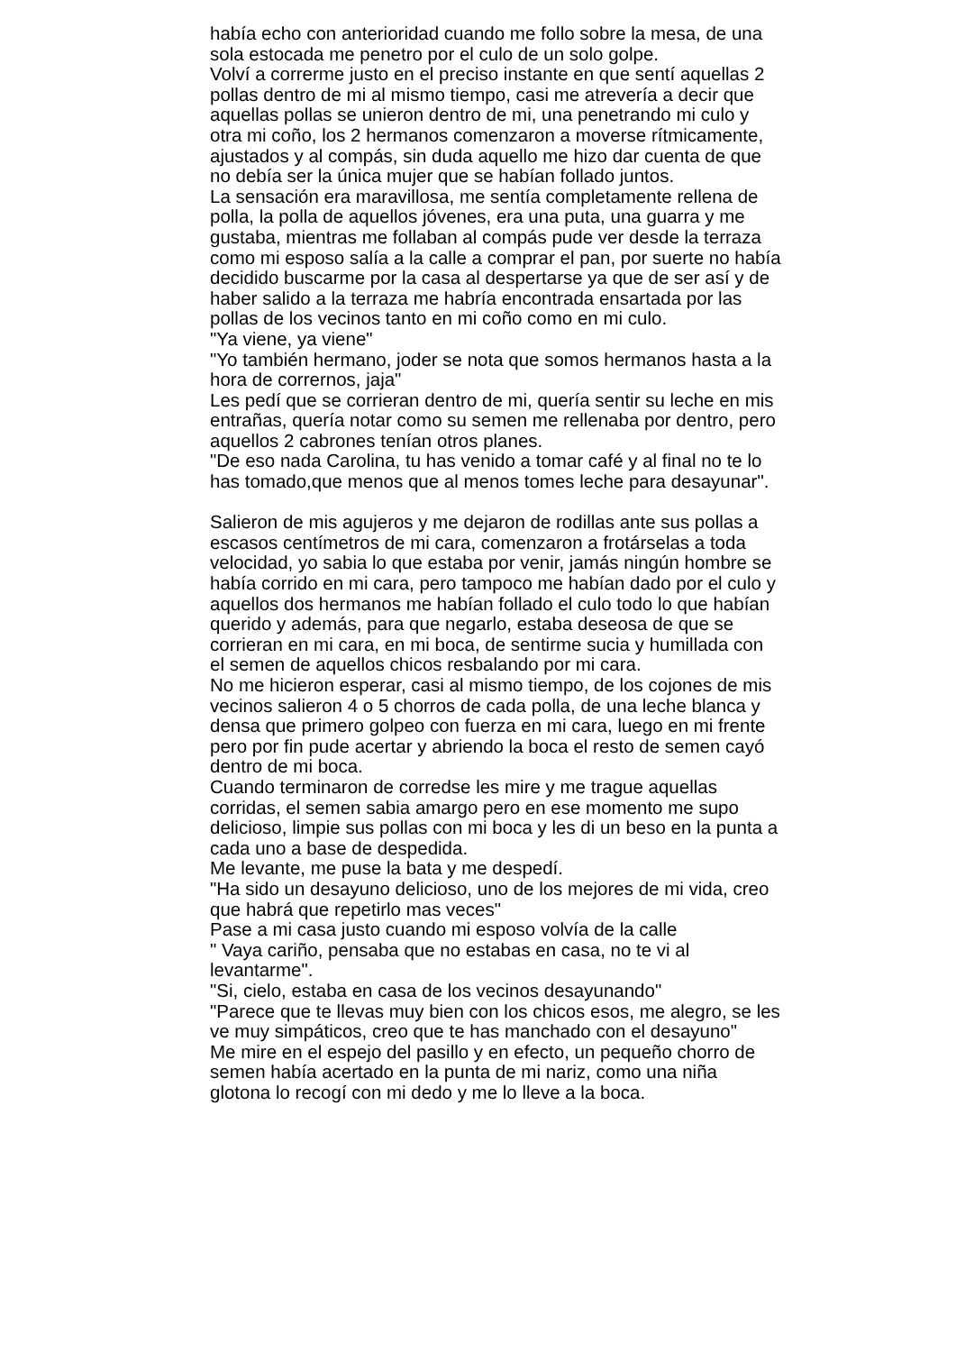había echo con anterioridad cuando me follo sobre la mesa, de una
sola estocada me penetro por el culo de un solo golpe.
Volví a correrme justo en el preciso instante en que sentí aquellas 2
pollas dentro de mi al mismo tiempo, casi me atrevería a decir que
aquellas pollas se unieron dentro de mi, una penetrando mi culo y
otra mi coño, los 2 hermanos comenzaron a moverse rítmicamente,
ajustados y al compás, sin duda aquello me hizo dar cuenta de que
no debía ser la única mujer que se habían follado juntos.
La sensación era maravillosa, me sentía completamente rellena de
polla, la polla de aquellos jóvenes, era una puta, una guarra y me
gustaba, mientras me follaban al compás pude ver desde la terraza
como mi esposo salía a la calle a comprar el pan, por suerte no había
decidido buscarme por la casa al despertarse ya que de ser así y de
haber salido a la terraza me habría encontrada ensartada por las
pollas de los vecinos tanto en mi coño como en mi culo.
"Ya viene, ya viene"
"Yo también hermano, joder se nota que somos hermanos hasta a la
hora de corrernos, jaja"
Les pedí que se corrieran dentro de mi, quería sentir su leche en mis
entrañas, quería notar como su semen me rellenaba por dentro, pero
aquellos 2 cabrones tenían otros planes.
"De eso nada Carolina, tu has venido a tomar café y al final no te lo
has tomado,que menos que al menos tomes leche para desayunar".
Salieron de mis agujeros y me dejaron de rodillas ante sus pollas a
escasos centímetros de mi cara, comenzaron a frotárselas a toda
velocidad, yo sabia lo que estaba por venir, jamás ningún hombre se
había corrido en mi cara, pero tampoco me habían dado por el culo y
aquellos dos hermanos me habían follado el culo todo lo que habían
querido y además, para que negarlo, estaba deseosa de que se
corrieran en mi cara, en mi boca, de sentirme sucia y humillada con
el semen de aquellos chicos resbalando por mi cara.
No me hicieron esperar, casi al mismo tiempo, de los cojones de mis
vecinos salieron 4 o 5 chorros de cada polla, de una leche blanca y
densa que primero golpeo con fuerza en mi cara, luego en mi frente
pero por fin pude acertar y abriendo la boca el resto de semen cayó
dentro de mi boca.
Cuando terminaron de corredse les mire y me trague aquellas
corridas, el semen sabia amargo pero en ese momento me supo
delicioso, limpie sus pollas con mi boca y les di un beso en la punta a
cada uno a base de despedida.
Me levante, me puse la bata y me despedí.
"Ha sido un desayuno delicioso, uno de los mejores de mi vida, creo
que habrá que repetirlo mas veces"
Pase a mi casa justo cuando mi esposo volvía de la calle
" Vaya cariño, pensaba que no estabas en casa, no te vi al
levantarme".
"Si, cielo, estaba en casa de los vecinos desayunando"
"Parece que te llevas muy bien con los chicos esos, me alegro, se les
ve muy simpáticos, creo que te has manchado con el desayuno"
Me mire en el espejo del pasillo y en efecto, un pequeño chorro de
semen había acertado en la punta de mi nariz, como una niña
glotona lo recogí con mi dedo y me lo lleve a la boca.